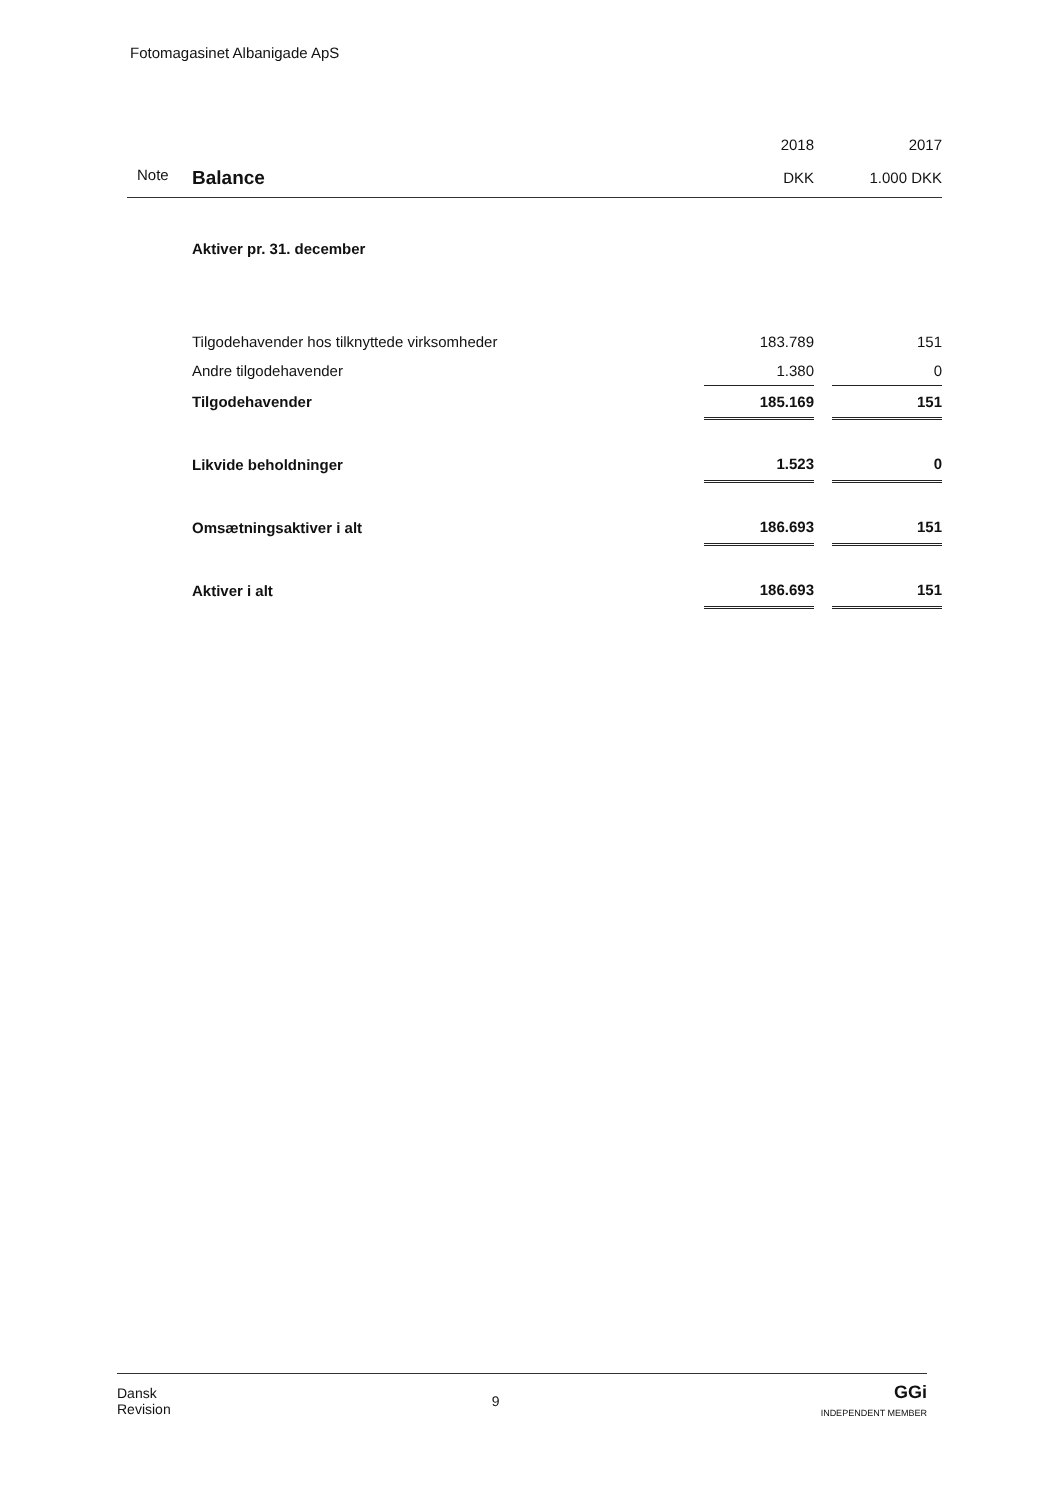Fotomagasinet Albanigade ApS
| | | 2018 | | 2017 |
| Note | Balance | DKK | | 1.000 DKK |
| | Aktiver pr. 31. december | | | |
| | Tilgodehavender hos tilknyttede virksomheder | 183.789 | | 151 |
| | Andre tilgodehavender | 1.380 | | 0 |
| | Tilgodehavender | 185.169 | | 151 |
| | Likvide beholdninger | 1.523 | | 0 |
| | Omsætningsaktiver i alt | 186.693 | | 151 |
| | Aktiver i alt | 186.693 | | 151 |
Dansk
Revision
9
GGi
INDEPENDENT MEMBER